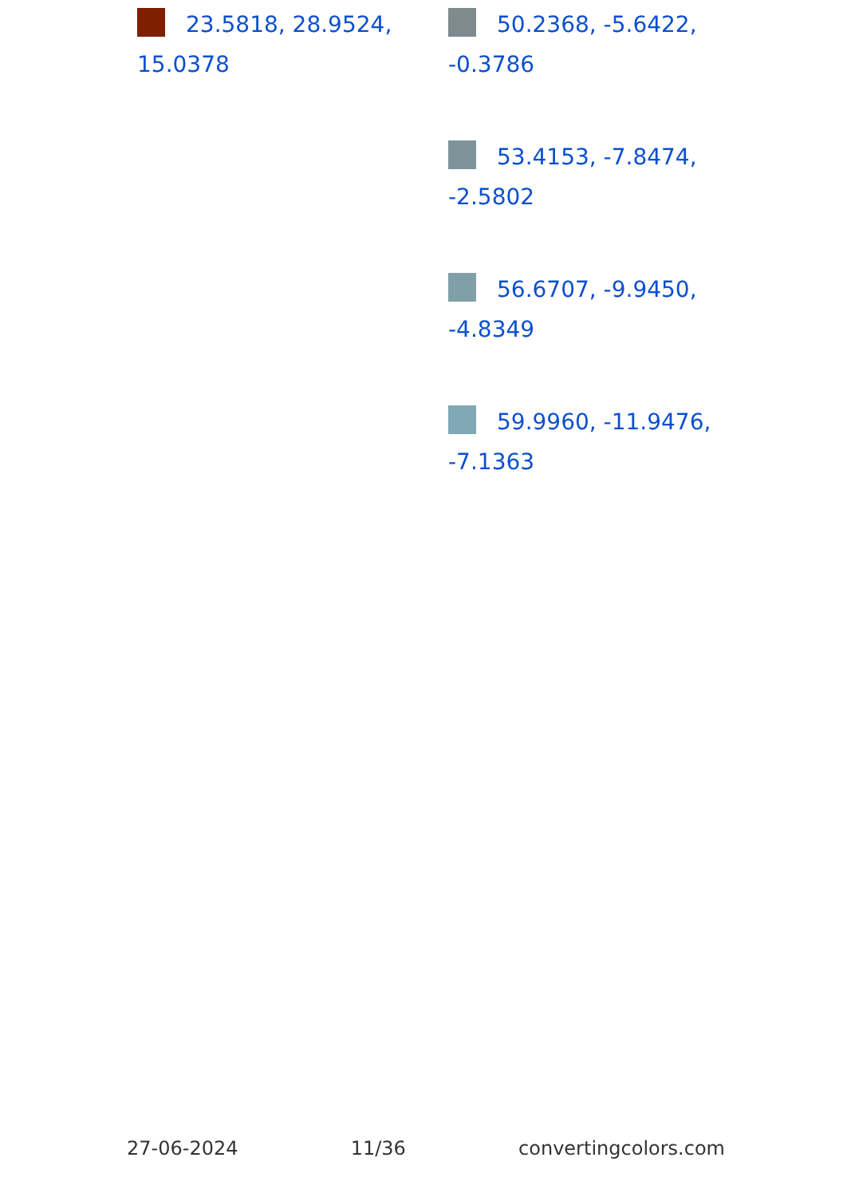23.5818, 28.9524, 15.0378
50.2368, -5.6422, -0.3786
53.4153, -7.8474, -2.5802
56.6707, -9.9450, -4.8349
59.9960, -11.9476, -7.1363
27-06-2024 11/36 convertingcolors.com